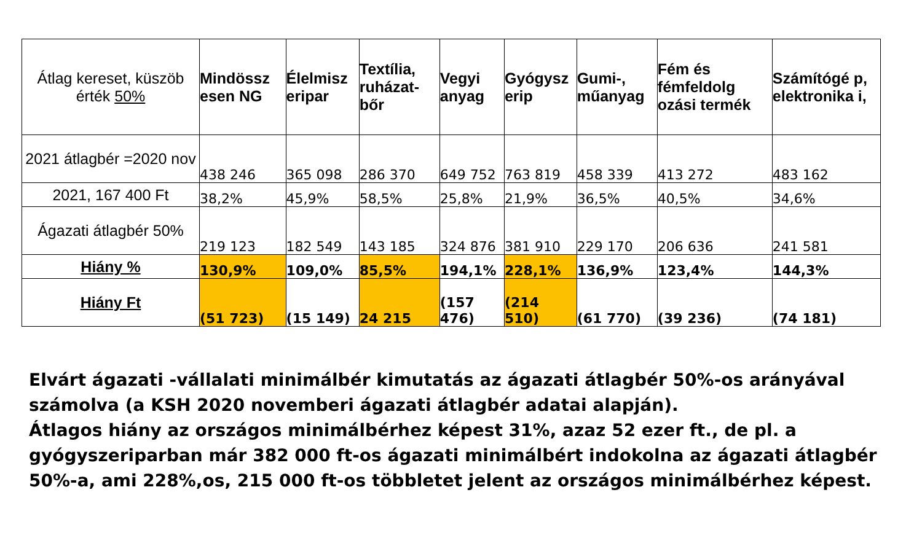| Átlag kereset, küszöb érték 50% | Mindössz esen NG | Élelmisz eripar | Textília, ruházat-bőr | Vegyi anyag | Gyógysz erip | Gumi-, műanyag | Fém és fémfeldolg ozási termék | Számítógé p, elektronika i, |
| --- | --- | --- | --- | --- | --- | --- | --- | --- |
| 2021 átlagbér =2020 nov | 438 246 | 365 098 | 286 370 | 649 752 | 763 819 | 458 339 | 413 272 | 483 162 |
| 2021, 167 400 Ft | 38,2% | 45,9% | 58,5% | 25,8% | 21,9% | 36,5% | 40,5% | 34,6% |
| Ágazati átlagbér 50% | 219 123 | 182 549 | 143 185 | 324 876 | 381 910 | 229 170 | 206 636 | 241 581 |
| Hiány % | 130,9% | 109,0% | 85,5% | 194,1% | 228,1% | 136,9% | 123,4% | 144,3% |
| Hiány Ft | (51 723) | (15 149) | 24 215 | (157 476) | (214 510) | (61 770) | (39 236) | (74 181) |
Elvárt ágazati -vállalati minimálbér kimutatás az ágazati átlagbér 50%-os arányával számolva (a KSH 2020 novemberi ágazati átlagbér adatai alapján).
Átlagos hiány az országos minimálbérhez képest 31%, azaz 52 ezer ft., de pl. a gyógyszeriparban már 382 000 ft-os ágazati minimálbért indokolna az ágazati átlagbér 50%-a, ami 228%,os, 215 000 ft-os többletet jelent az országos minimálbérhez képest.